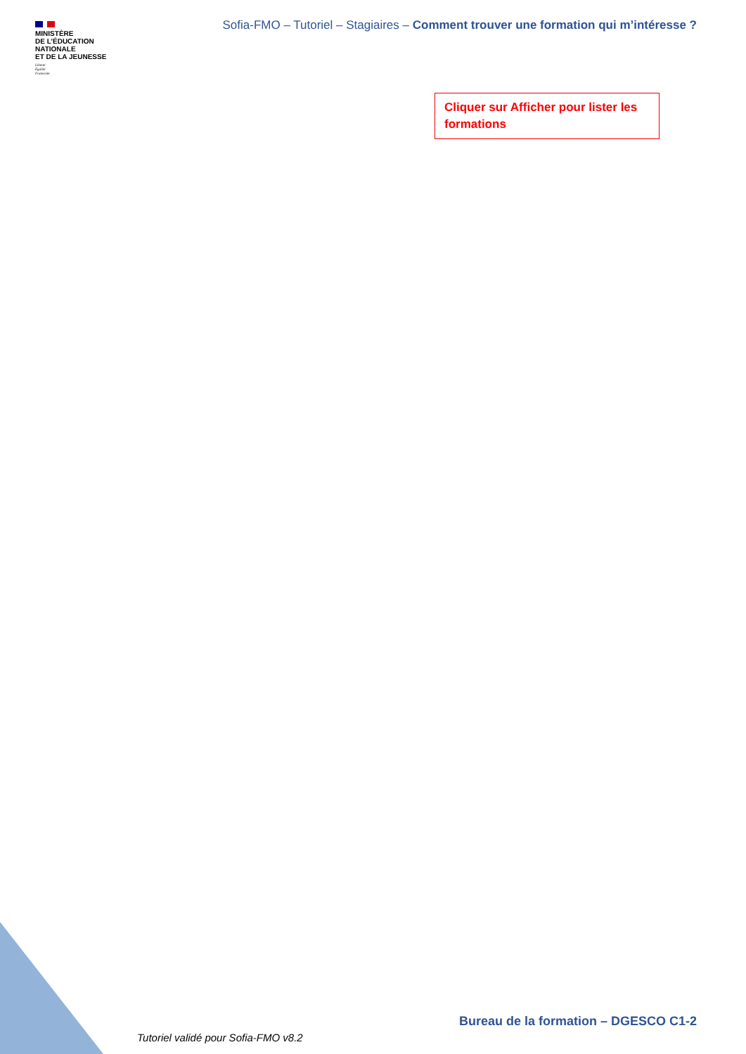MINISTÈRE
DE L’ÉDUCATION
NATIONALE
ET DE LA JEUNESSE
Liberté
Égalité
Fraternité
Sofia-FMO – Tutoriel – Stagiaires – Comment trouver une formation qui m’intéresse ?
Cliquer sur Afficher pour lister les formations
Bureau de la formation – DGESCO C1-2
Tutoriel validé pour Sofia-FMO v8.2